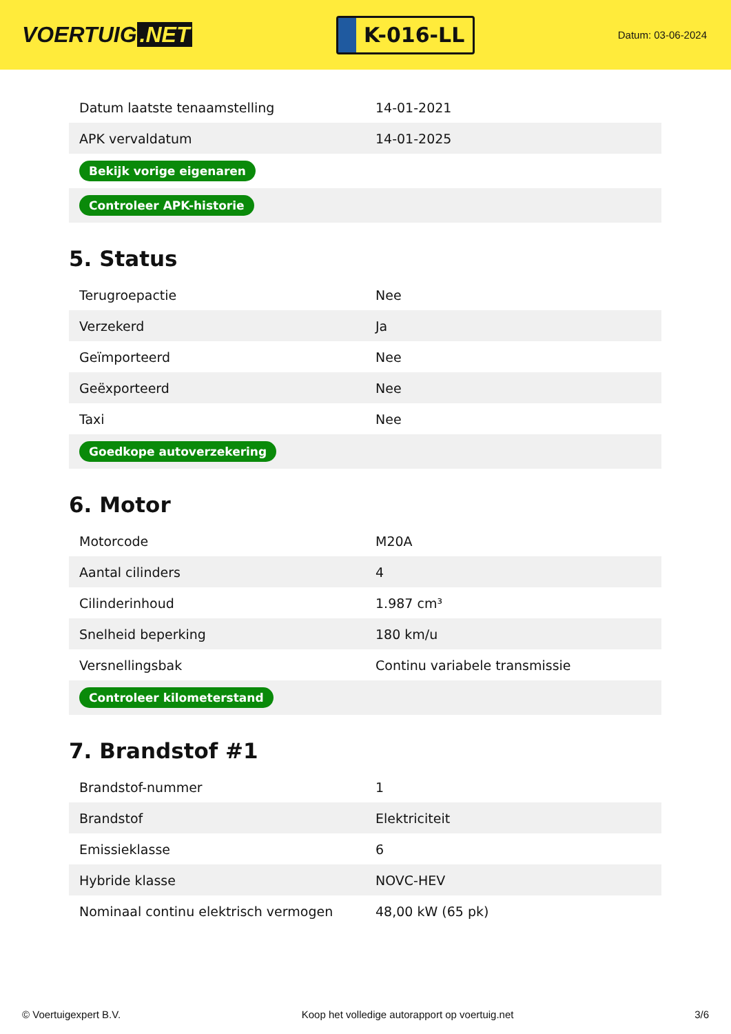VOERTUIG.NET
K-016-LL
Datum: 03-06-2024
| Datum laatste tenaamstelling | 14-01-2021 |
| APK vervaldatum | 14-01-2025 |
| Bekijk vorige eigenaren | |
| Controleer APK-historie | |
5. Status
| Terugroepactie | Nee |
| Verzekerd | Ja |
| Geïmporteerd | Nee |
| Geëxporteerd | Nee |
| Taxi | Nee |
| Goedkope autoverzekering | |
6. Motor
| Motorcode | M20A |
| Aantal cilinders | 4 |
| Cilinderinhoud | 1.987 cm³ |
| Snelheid beperking | 180 km/u |
| Versnellingsbak | Continu variabele transmissie |
| Controleer kilometerstand | |
7. Brandstof #1
| Brandstof-nummer | 1 |
| Brandstof | Elektriciteit |
| Emissieklasse | 6 |
| Hybride klasse | NOVC-HEV |
| Nominaal continu elektrisch vermogen | 48,00 kW (65 pk) |
© Voertuigexpert B.V. Koop het volledige autorapport op voertuig.net 3/6